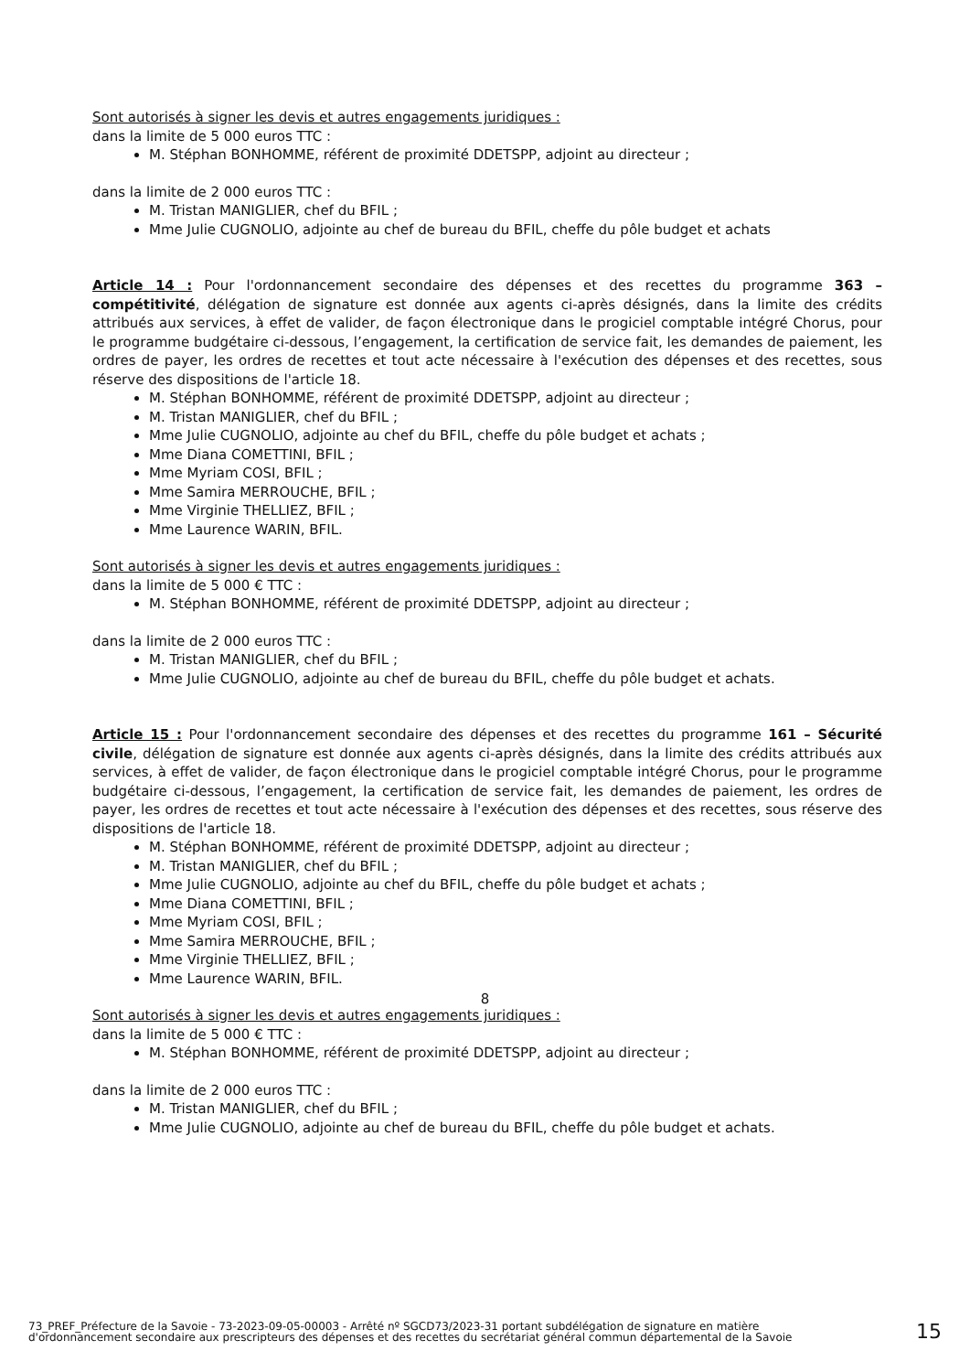Sont autorisés à signer les devis et autres engagements juridiques :
dans la limite de 5 000 euros TTC :
M. Stéphan BONHOMME, référent de proximité DDETSPP, adjoint au directeur ;
dans la limite de 2 000 euros TTC :
M. Tristan MANIGLIER, chef du BFIL ;
Mme Julie CUGNOLIO, adjointe au chef de bureau du BFIL, cheffe du pôle budget et achats
Article 14 : Pour l'ordonnancement secondaire des dépenses et des recettes du programme 363 – compétitivité, délégation de signature est donnée aux agents ci-après désignés, dans la limite des crédits attribués aux services, à effet de valider, de façon électronique dans le progiciel comptable intégré Chorus, pour le programme budgétaire ci-dessous, l’engagement, la certification de service fait, les demandes de paiement, les ordres de payer, les ordres de recettes et tout acte nécessaire à l'exécution des dépenses et des recettes, sous réserve des dispositions de l'article 18.
M. Stéphan BONHOMME, référent de proximité DDETSPP, adjoint au directeur ;
M. Tristan MANIGLIER, chef du BFIL ;
Mme Julie CUGNOLIO, adjointe au chef du BFIL, cheffe du pôle budget et achats ;
Mme Diana COMETTINI, BFIL ;
Mme Myriam COSI, BFIL ;
Mme Samira MERROUCHE, BFIL ;
Mme Virginie THELLIEZ, BFIL ;
Mme Laurence WARIN, BFIL.
Sont autorisés à signer les devis et autres engagements juridiques :
dans la limite de 5 000 € TTC :
M. Stéphan BONHOMME, référent de proximité DDETSPP, adjoint au directeur ;
dans la limite de 2 000 euros TTC :
M. Tristan MANIGLIER, chef du BFIL ;
Mme Julie CUGNOLIO, adjointe au chef de bureau du BFIL, cheffe du pôle budget et achats.
Article 15 : Pour l'ordonnancement secondaire des dépenses et des recettes du programme 161 – Sécurité civile, délégation de signature est donnée aux agents ci-après désignés, dans la limite des crédits attribués aux services, à effet de valider, de façon électronique dans le progiciel comptable intégré Chorus, pour le programme budgétaire ci-dessous, l’engagement, la certification de service fait, les demandes de paiement, les ordres de payer, les ordres de recettes et tout acte nécessaire à l'exécution des dépenses et des recettes, sous réserve des dispositions de l'article 18.
M. Stéphan BONHOMME, référent de proximité DDETSPP, adjoint au directeur ;
M. Tristan MANIGLIER, chef du BFIL ;
Mme Julie CUGNOLIO, adjointe au chef du BFIL, cheffe du pôle budget et achats ;
Mme Diana COMETTINI, BFIL ;
Mme Myriam COSI, BFIL ;
Mme Samira MERROUCHE, BFIL ;
Mme Virginie THELLIEZ, BFIL ;
Mme Laurence WARIN, BFIL.
Sont autorisés à signer les devis et autres engagements juridiques :
dans la limite de 5 000 € TTC :
M. Stéphan BONHOMME, référent de proximité DDETSPP, adjoint au directeur ;
dans la limite de 2 000 euros TTC :
M. Tristan MANIGLIER, chef du BFIL ;
Mme Julie CUGNOLIO, adjointe au chef de bureau du BFIL, cheffe du pôle budget et achats.
8
73_PREF_Préfecture de la Savoie - 73-2023-09-05-00003 - Arrêté nº SGCD73/2023-31 portant subdélégation de signature en matière d'ordonnancement secondaire aux prescripteurs des dépenses et des recettes du secrétariat général commun départemental de la Savoie
15